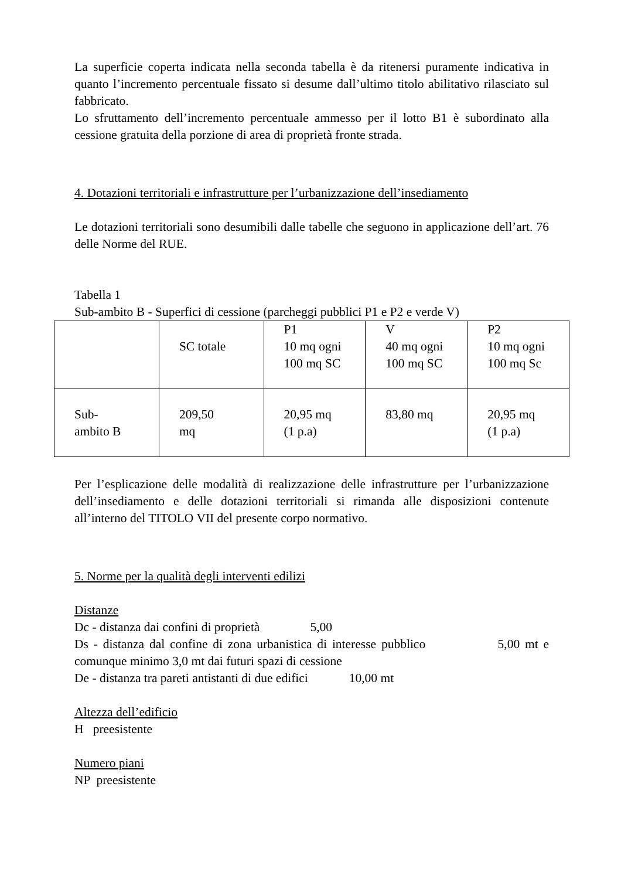La superficie coperta indicata nella seconda tabella è da ritenersi puramente indicativa in quanto l’incremento percentuale fissato si desume dall’ultimo titolo abilitativo rilasciato sul fabbricato.
Lo sfruttamento dell’incremento percentuale ammesso per il lotto B1 è subordinato alla cessione gratuita della porzione di area di proprietà fronte strada.
4. Dotazioni territoriali e infrastrutture per l’urbanizzazione dell’insediamento
Le dotazioni territoriali sono desumibili dalle tabelle che seguono in applicazione dell’art. 76 delle Norme del RUE.
Tabella 1
Sub-ambito B - Superfici di cessione (parcheggi pubblici P1 e P2 e verde V)
| | SC totale | P1 10 mq ogni 100 mq SC | V 40 mq ogni 100 mq SC | P2 10 mq ogni 100 mq Sc |
| Sub- ambito B | 209,50 mq | 20,95 mq (1 p.a) | 83,80 mq | 20,95 mq (1 p.a) |
Per l’esplicazione delle modalità di realizzazione delle infrastrutture per l’urbanizzazione dell’insediamento e delle dotazioni territoriali si rimanda alle disposizioni contenute all’interno del TITOLO VII del presente corpo normativo.
5. Norme per la qualità degli interventi edilizi
Distanze
Dc - distanza dai confini di proprietà 5,00
Ds - distanza dal confine di zona urbanistica di interesse pubblico 5,00 mt e comunque minimo 3,0 mt dai futuri spazi di cessione
De - distanza tra pareti antistanti di due edifici 10,00 mt
Altezza dell’edificio
H preesistente
Numero piani
NP preesistente